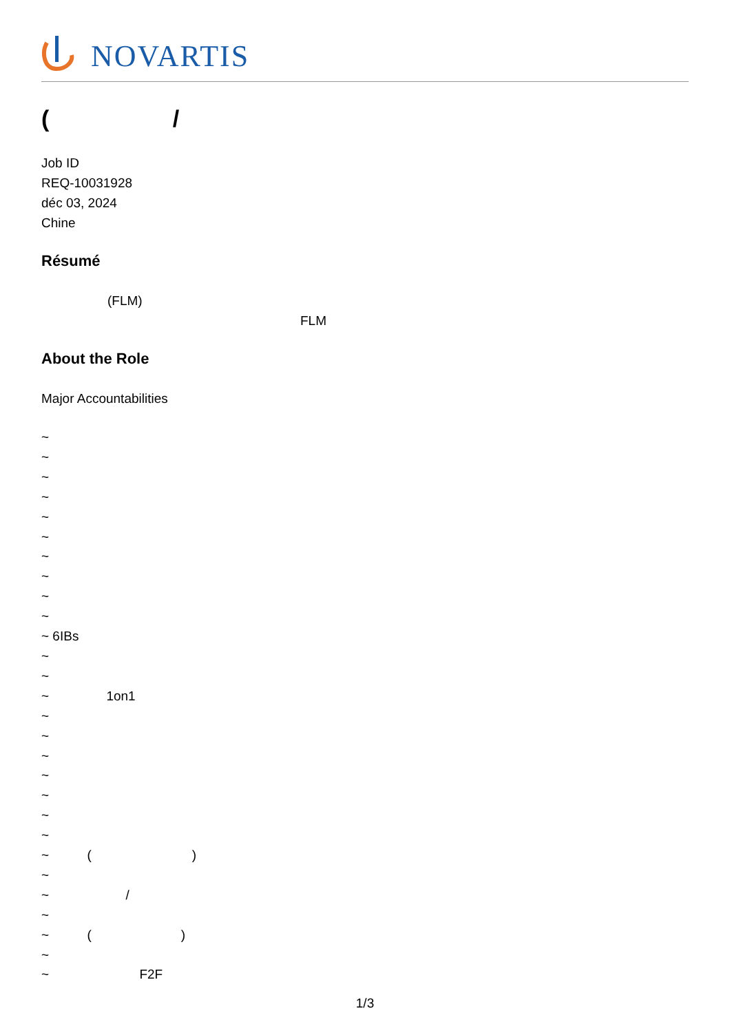NOVARTIS
( /
Job ID
REQ-10031928
déc 03, 2024
Chine
Résumé
(FLM)
FLM
About the Role
Major Accountabilities
~
~
~
~
~
~
~
~
~
~
~ 6IBs
~
~
~ 1on1
~
~
~
~
~
~
~
~ ()
~
~ /
~
~ ()
~
~ F2F
1/3